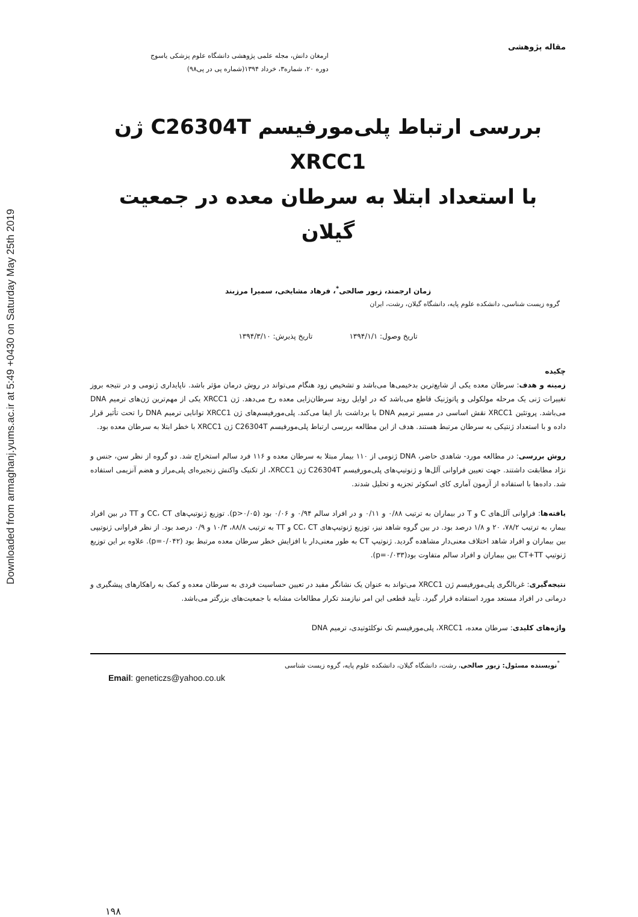Downloaded from armaghanj.yums.ac.ir at 5:49 +0430 on Saturday May 25th 2019
مقاله پژوهشی
ارمغان دانش، مجله علمی پژوهشی دانشگاه علوم پزشکی یاسوج
دوره ۲۰، شماره۳، خرداد ۱۳۹۴(شماره پی در پی۹۸)
بررسی ارتباط پلی‌مورفیسم C26304T ژن XRCC1
با استعداد ابتلا به سرطان معده در جمعیت گیلان
زمان ارجمند، زیور صالحی<sup>*</sup>، فرهاد مشایخی، سمیرا مرزبند
گروه زیست شناسی، دانشکده علوم پایه، دانشگاه گیلان، رشت، ایران
تاریخ وصول: ۱۳۹۴/۱/۱ تاریخ پذیرش: ۱۳۹۴/۳/۱۰
چکیده
زمینه و هدف: سرطان معده یکی از شایع‌ترین بدخیمی‌ها می‌باشد و تشخیص زود هنگام می‌تواند در روش درمان مؤثر باشد. ناپایداری ژنومی و در نتیجه بروز تغییرات ژنی یک مرحله مولکولی و پاتوژنیک قاطع می‌باشد که در اوایل روند سرطان‌زایی معده رخ می‌دهد. ژن XRCC1 یکی از مهم‌ترین ژن‌های ترمیم DNA می‌باشد. پروتئین XRCC1 نقش اساسی در مسیر ترمیم DNA با برداشت باز ایفا می‌کند. پلی‌مورفیسم‌های ژن XRCC1 توانایی ترمیم DNA را تحت تأثیر قرار داده و با استعداد ژنتیکی به سرطان مرتبط هستند. هدف از این مطالعه بررسی ارتباط پلی‌مورفیسم C26304T ژن XRCC1 با خطر ابتلا به سرطان معده بود.
روش بررسی: در مطالعه مورد- شاهدی حاضر، DNA ژنومی از ۱۱۰ بیمار مبتلا به سرطان معده و ۱۱۶ فرد سالم استخراج شد. دو گروه از نظر سن، جنس و نژاد مطابقت داشتند. جهت تعیین فراوانی آلل‌ها و ژنوتیپ‌های پلی‌مورفیسم C26304T ژن XRCC1، از تکنیک واکنش زنجیره‌ای پلی‌مراز و هضم آنزیمی استفاده شد. داده‌ها با استفاده از آزمون آماری کای اسکوئر تجزیه و تحلیل شدند.
یافته‌ها: فراوانی آلل‌های C و T در بیماران به ترتیب ۰/۸۸ و ۰/۱۱ و در افراد سالم ۰/۹۴ و ۰/۰۶ بود (p>۰/۰۵). توزیع ژنوتیپ‌های CC، CT و TT در بین افراد بیمار، به ترتیب ۷۸/۲، ۲۰ و ۱/۸ درصد بود. در بین گروه شاهد نیز، توزیع ژنوتیپ‌های CC، CT و TT به ترتیب ۸۸/۸، ۱۰/۳ و ۰/۹ درصد بود. از نظر فراوانی ژنوتیپی بین بیماران و افراد شاهد اختلاف معنی‌دار مشاهده گردید. ژنوتیپ CT به طور معنی‌دار با افزایش خطر سرطان معده مرتبط بود (p=۰/۰۴۲). علاوه بر این توزیع ژنوتیپ CT+TT بین بیماران و افراد سالم متفاوت بود(p=۰/۰۳۳).
نتیجه‌گیری: غربالگری پلی‌مورفیسم ژن XRCC1 می‌تواند به عنوان یک نشانگر مفید در تعیین حساسیت فردی به سرطان معده و کمک به راهکارهای پیشگیری و درمانی در افراد مستعد مورد استفاده قرار گیرد. تأیید قطعی این امر نیازمند تکرار مطالعات مشابه با جمعیت‌های بزرگتر می‌باشد.
واژه‌های کلیدی: سرطان معده، XRCC1، پلی‌مورفیسم تک نوکلئوتیدی، ترمیم DNA
<sup>*</sup> نویسنده مسئول: زیور صالحی، رشت، دانشگاه گیلان، دانشکده علوم پایه، گروه زیست شناسی
Email: geneticzs@yahoo.co.uk
۱۹۸